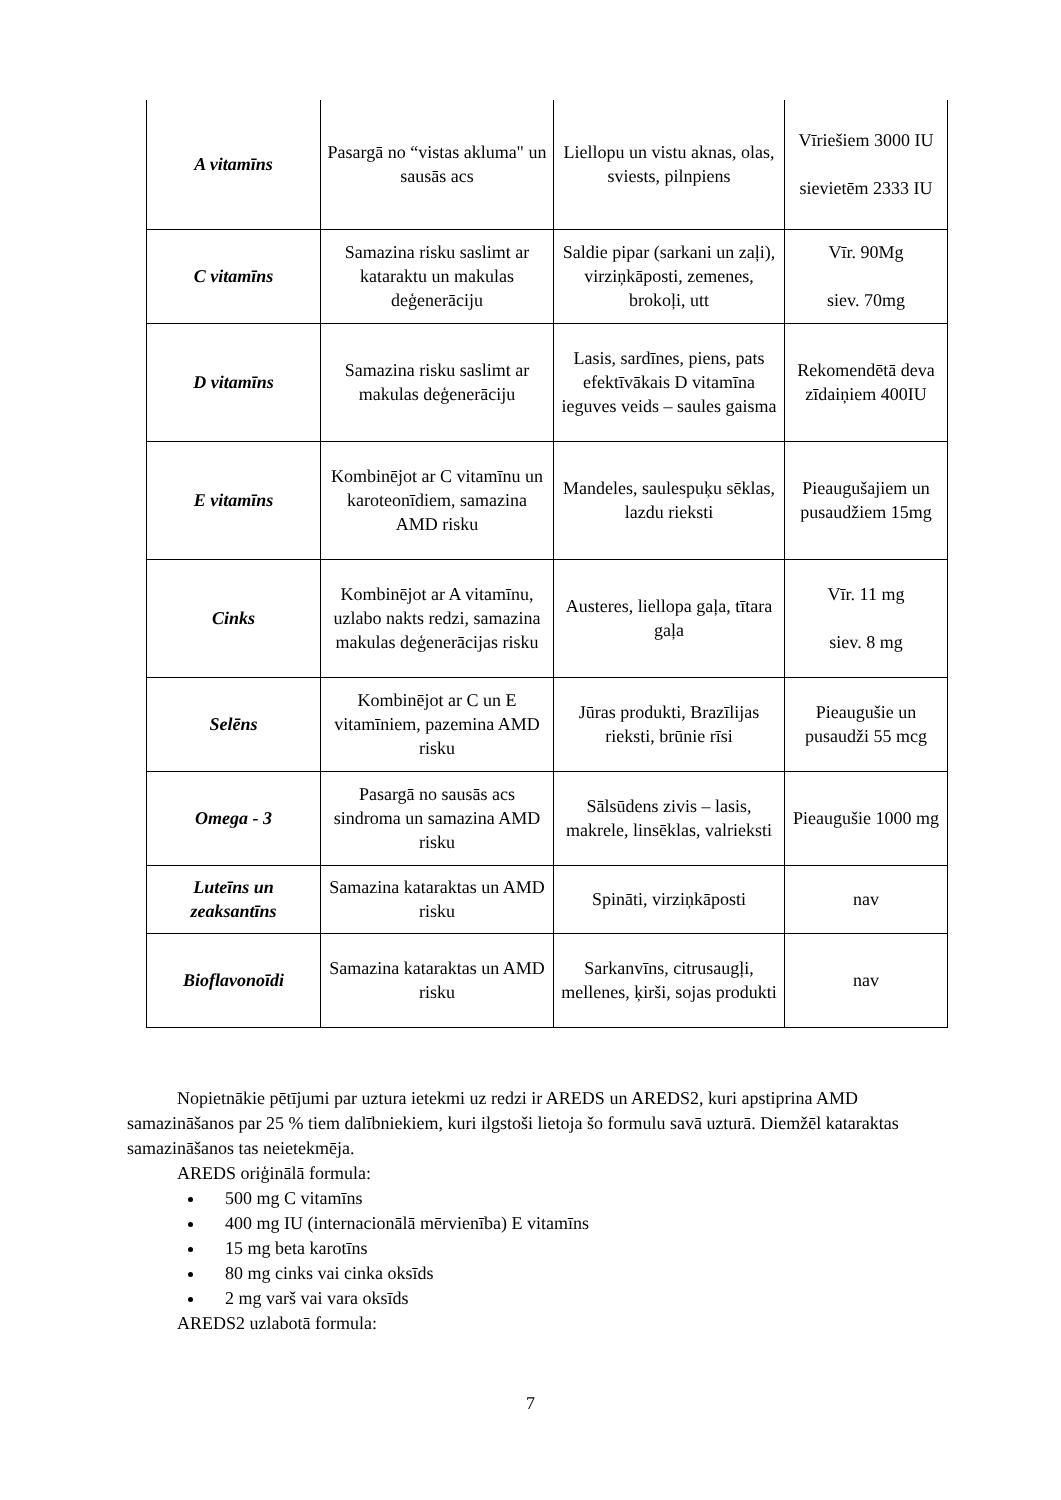| A vitamīns | Pasargā no “vistas akluma" un sausās acs | Liellopu un vistu aknas, olas, sviests, pilnpiens | Vīriešiem 3000 IU sievietēm 2333 IU |
| C vitamīns | Samazina risku saslimt ar kataraktu un makulas deģenerāciju | Saldie pipar (sarkani un zaļi), virziņkāposti, zemenes, brokoļi, utt | Vīr. 90Mg siev. 70mg |
| D vitamīns | Samazina risku saslimt ar makulas deģenerāciju | Lasis, sardīnes, piens, pats efektīvākais D vitamīna ieguves veids – saules gaisma | Rekomendētā deva zīdaiņiem 400IU |
| E vitamīns | Kombinējot ar C vitamīnu un karoteonīdiem, samazina AMD risku | Mandeles, saulespuķu sēklas, lazdu rieksti | Pieaugušajiem un pusaudžiem 15mg |
| Cinks | Kombinējot ar A vitamīnu, uzlabo nakts redzi, samazina makulas deģenerācijas risku | Austeres, liellopa gaļa, tītara gaļa | Vīr. 11 mg siev. 8 mg |
| Selēns | Kombinējot ar C un E vitamīniem, pazemina AMD risku | Jūras produkti, Brazīlijas rieksti, brūnie rīsi | Pieaugušie un pusaudži 55 mcg |
| Omega - 3 | Pasargā no sausās acs sindroma un samazina AMD risku | Sālsūdens zivis – lasis, makrele, linsēklas, valrieksti | Pieaugušie 1000 mg |
| Luteīns un zeaksantīns | Samazina kataraktas un AMD risku | Spināti, virziņkāposti | nav |
| Bioflavonoīdi | Samazina kataraktas un AMD risku | Sarkanvīns, citrusaugļi, mellenes, ķirši, sojas produkti | nav |
Nopietnākie pētījumi par uztura ietekmi uz redzi ir AREDS un AREDS2, kuri apstiprina AMD samazināšanos par 25 % tiem dalībniekiem, kuri ilgstoši lietoja šo formulu savā uzturā. Diemžēl kataraktas samazināšanos tas neietekmēja.
AREDS oriģinālā formula:
500 mg C vitamīns
400 mg IU (internacionālā mērvienība) E vitamīns
15 mg beta karotīns
80 mg cinks vai cinka oksīds
2 mg varš vai vara oksīds
AREDS2 uzlabotā formula:
7